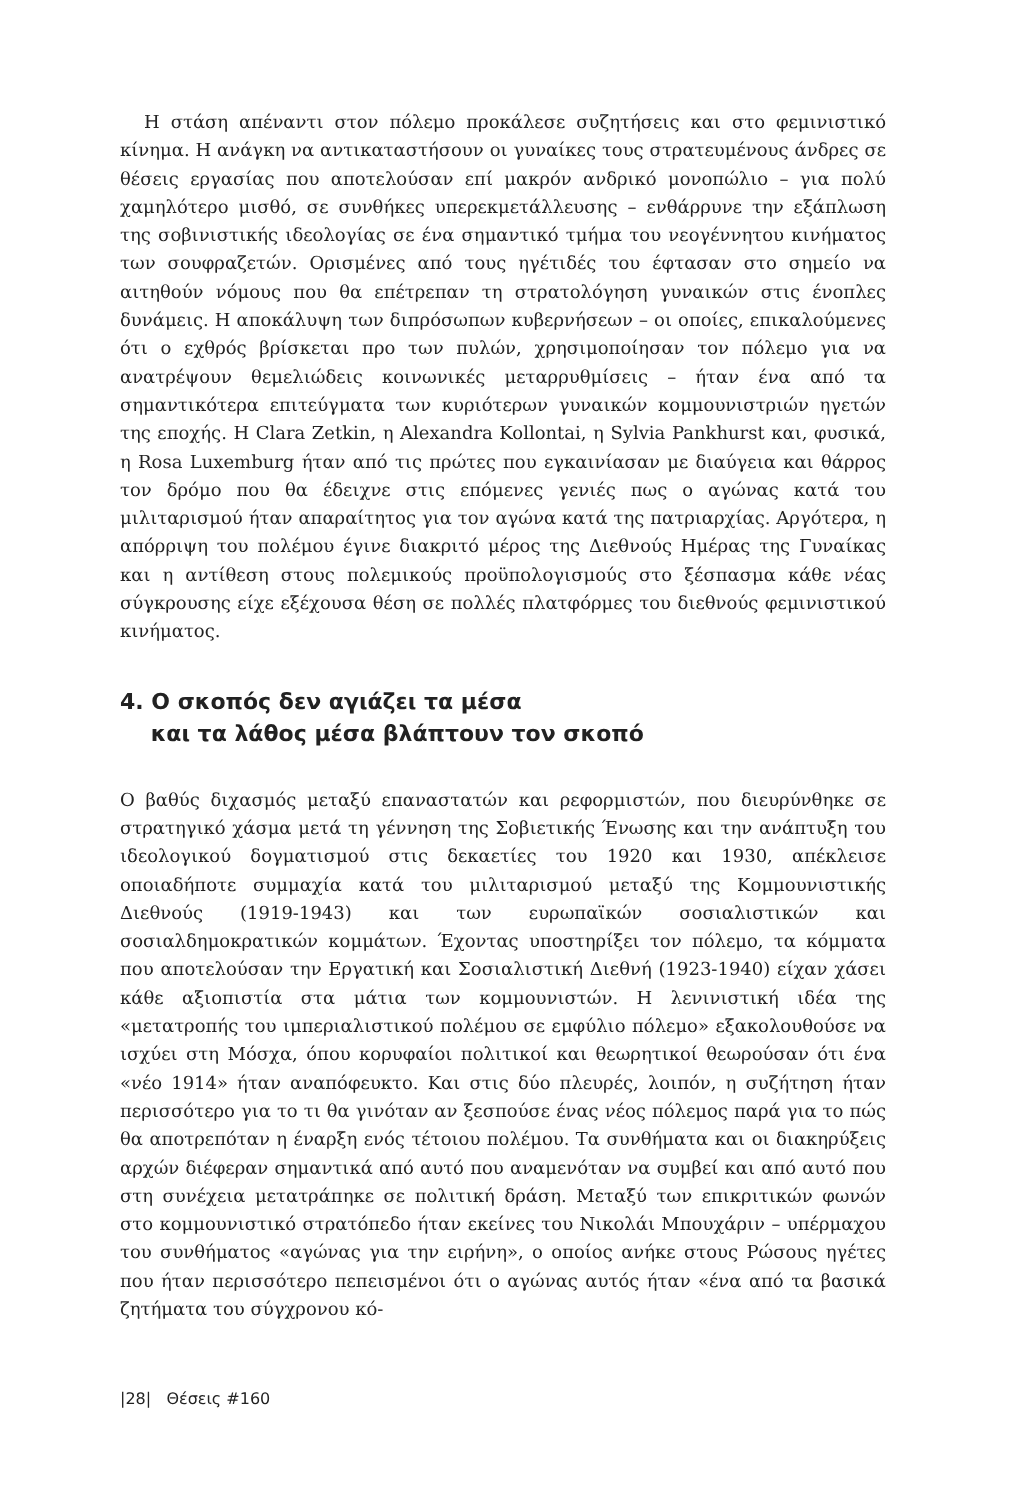Η στάση απέναντι στον πόλεμο προκάλεσε συζητήσεις και στο φεμινιστικό κίνημα. Η ανάγκη να αντικαταστήσουν οι γυναίκες τους στρατευμένους άνδρες σε θέσεις εργασίας που αποτελούσαν επί μακρόν ανδρικό μονοπώλιο – για πολύ χαμηλότερο μισθό, σε συνθήκες υπερεκμετάλλευσης – ενθάρρυνε την εξάπλωση της σοβινιστικής ιδεολογίας σε ένα σημαντικό τμήμα του νεογέννητου κινήματος των σουφραζετών. Ορισμένες από τους ηγέτιδές του έφτασαν στο σημείο να αιτηθούν νόμους που θα επέτρεπαν τη στρατολόγηση γυναικών στις ένοπλες δυνάμεις. Η αποκάλυψη των διπρόσωπων κυβερνήσεων – οι οποίες, επικαλούμενες ότι ο εχθρός βρίσκεται προ των πυλών, χρησιμοποίησαν τον πόλεμο για να ανατρέψουν θεμελιώδεις κοινωνικές μεταρρυθμίσεις – ήταν ένα από τα σημαντικότερα επιτεύγματα των κυριότερων γυναικών κομμουνιστριών ηγετών της εποχής. Η Clara Zetkin, η Alexandra Kollontai, η Sylvia Pankhurst και, φυσικά, η Rosa Luxemburg ήταν από τις πρώτες που εγκαινίασαν με διαύγεια και θάρρος τον δρόμο που θα έδειχνε στις επόμενες γενιές πως ο αγώνας κατά του μιλιταρισμού ήταν απαραίτητος για τον αγώνα κατά της πατριαρχίας. Αργότερα, η απόρριψη του πολέμου έγινε διακριτό μέρος της Διεθνούς Ημέρας της Γυναίκας και η αντίθεση στους πολεμικούς προϋπολογισμούς στο ξέσπασμα κάθε νέας σύγκρουσης είχε εξέχουσα θέση σε πολλές πλατφόρμες του διεθνούς φεμινιστικού κινήματος.
4. Ο σκοπός δεν αγιάζει τα μέσα
και τα λάθος μέσα βλάπτουν τον σκοπό
Ο βαθύς διχασμός μεταξύ επαναστατών και ρεφορμιστών, που διευρύνθηκε σε στρατηγικό χάσμα μετά τη γέννηση της Σοβιετικής Ένωσης και την ανάπτυξη του ιδεολογικού δογματισμού στις δεκαετίες του 1920 και 1930, απέκλεισε οποιαδήποτε συμμαχία κατά του μιλιταρισμού μεταξύ της Κομμουνιστικής Διεθνούς (1919-1943) και των ευρωπαϊκών σοσιαλιστικών και σοσιαλδημοκρατικών κομμάτων. Έχοντας υποστηρίξει τον πόλεμο, τα κόμματα που αποτελούσαν την Εργατική και Σοσιαλιστική Διεθνή (1923-1940) είχαν χάσει κάθε αξιοπιστία στα μάτια των κομμουνιστών. Η λενινιστική ιδέα της «μετατροπής του ιμπεριαλιστικού πολέμου σε εμφύλιο πόλεμο» εξακολουθούσε να ισχύει στη Μόσχα, όπου κορυφαίοι πολιτικοί και θεωρητικοί θεωρούσαν ότι ένα «νέο 1914» ήταν αναπόφευκτο. Και στις δύο πλευρές, λοιπόν, η συζήτηση ήταν περισσότερο για το τι θα γινόταν αν ξεσπούσε ένας νέος πόλεμος παρά για το πώς θα αποτρεπόταν η έναρξη ενός τέτοιου πολέμου. Τα συνθήματα και οι διακηρύξεις αρχών διέφεραν σημαντικά από αυτό που αναμενόταν να συμβεί και από αυτό που στη συνέχεια μετατράπηκε σε πολιτική δράση. Μεταξύ των επικριτικών φωνών στο κομμουνιστικό στρατόπεδο ήταν εκείνες του Νικολάι Μπουχάριν – υπέρμαχου του συνθήματος «αγώνας για την ειρήνη», ο οποίος ανήκε στους Ρώσους ηγέτες που ήταν περισσότερο πεπεισμένοι ότι ο αγώνας αυτός ήταν «ένα από τα βασικά ζητήματα του σύγχρονου κό-
|28| Θέσεις #160